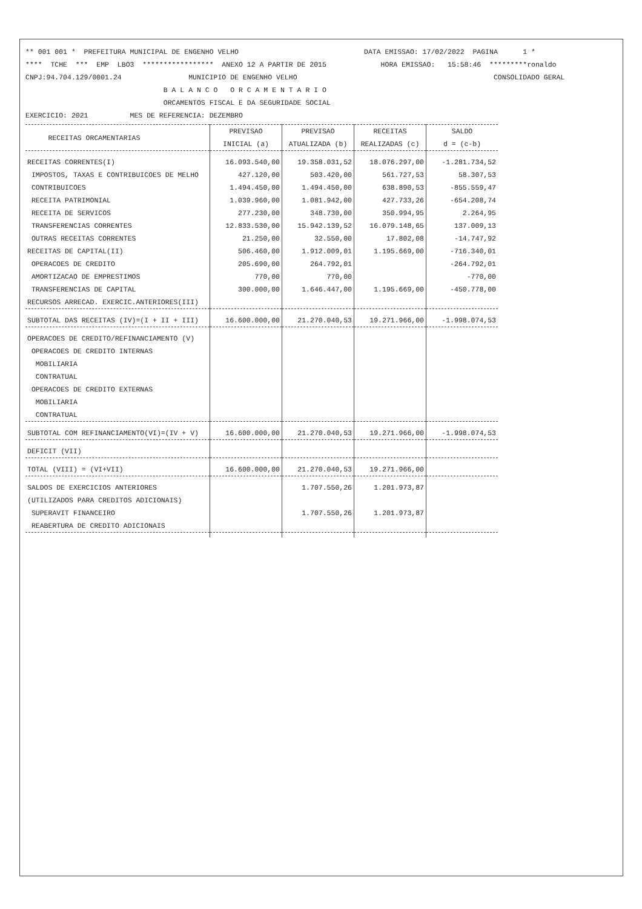** 001 001 * PREFEITURA MUNICIPAL DE ENGENHO VELHO DATA EMISSAO: 17/02/2022 PAGINA 1 * **** TCHE *** EMP LBO3 ***************** ANEXO 12 A PARTIR DE 2015 HORA EMISSAO: 15:58:46 *********ronaldo CNPJ:94.704.129/0001.24 MUNICIPIO DE ENGENHO VELHO CONSOLIDADO GERAL B A L A N C O O R C A M E N T A R I O ORCAMENTOS FISCAL E DA SEGURIDADE SOCIAL EXERCICIO: 2021 MES DE REFERENCIA: DEZEMBRO
| RECEITAS ORCAMENTARIAS | PREVISAO INICIAL (a) | PREVISAO ATUALIZADA (b) | RECEITAS REALIZADAS (c) | SALDO d = (c-b) |
| --- | --- | --- | --- | --- |
| RECEITAS CORRENTES(I) | 16.093.540,00 | 19.358.031,52 | 18.076.297,00 | -1.281.734,52 |
| IMPOSTOS, TAXAS E CONTRIBUICOES DE MELHO | 427.120,00 | 503.420,00 | 561.727,53 | 58.307,53 |
| CONTRIBUICOES | 1.494.450,00 | 1.494.450,00 | 638.890,53 | -855.559,47 |
| RECEITA PATRIMONIAL | 1.039.960,00 | 1.081.942,00 | 427.733,26 | -654.208,74 |
| RECEITA DE SERVICOS | 277.230,00 | 348.730,00 | 350.994,95 | 2.264,95 |
| TRANSFERENCIAS CORRENTES | 12.833.530,00 | 15.942.139,52 | 16.079.148,65 | 137.009,13 |
| OUTRAS RECEITAS CORRENTES | 21.250,00 | 32.550,00 | 17.802,08 | -14.747,92 |
| RECEITAS DE CAPITAL(II) | 506.460,00 | 1.912.009,01 | 1.195.669,00 | -716.340,01 |
| OPERACOES DE CREDITO | 205.690,00 | 264.792,01 | | -264.792,01 |
| AMORTIZACAO DE EMPRESTIMOS | 770,00 | 770,00 | | -770,00 |
| TRANSFERENCIAS DE CAPITAL | 300.000,00 | 1.646.447,00 | 1.195.669,00 | -450.778,00 |
| RECURSOS ARRECAD. EXERCIC.ANTERIORES(III) | | | | |
| SUBTOTAL DAS RECEITAS (IV)=(I + II + III) | 16.600.000,00 | 21.270.040,53 | 19.271.966,00 | -1.998.074,53 |
| OPERACOES DE CREDITO/REFINANCIAMENTO (V) | | | | |
| OPERACOES DE CREDITO INTERNAS | | | | |
| MOBILIARIA | | | | |
| CONTRATUAL | | | | |
| OPERACOES DE CREDITO EXTERNAS | | | | |
| MOBILIARIA | | | | |
| CONTRATUAL | | | | |
| SUBTOTAL COM REFINANCIAMENTO(VI)=(IV + V) | 16.600.000,00 | 21.270.040,53 | 19.271.966,00 | -1.998.074,53 |
| DEFICIT (VII) | | | | |
| TOTAL (VIII) = (VI+VII) | 16.600.000,00 | 21.270.040,53 | 19.271.966,00 | |
| SALDOS DE EXERCICIOS ANTERIORES | | 1.707.550,26 | 1.201.973,87 | |
| (UTILIZADOS PARA CREDITOS ADICIONAIS) | | | | |
| SUPERAVIT FINANCEIRO | | 1.707.550,26 | 1.201.973,87 | |
| REABERTURA DE CREDITO ADICIONAIS | | | | |